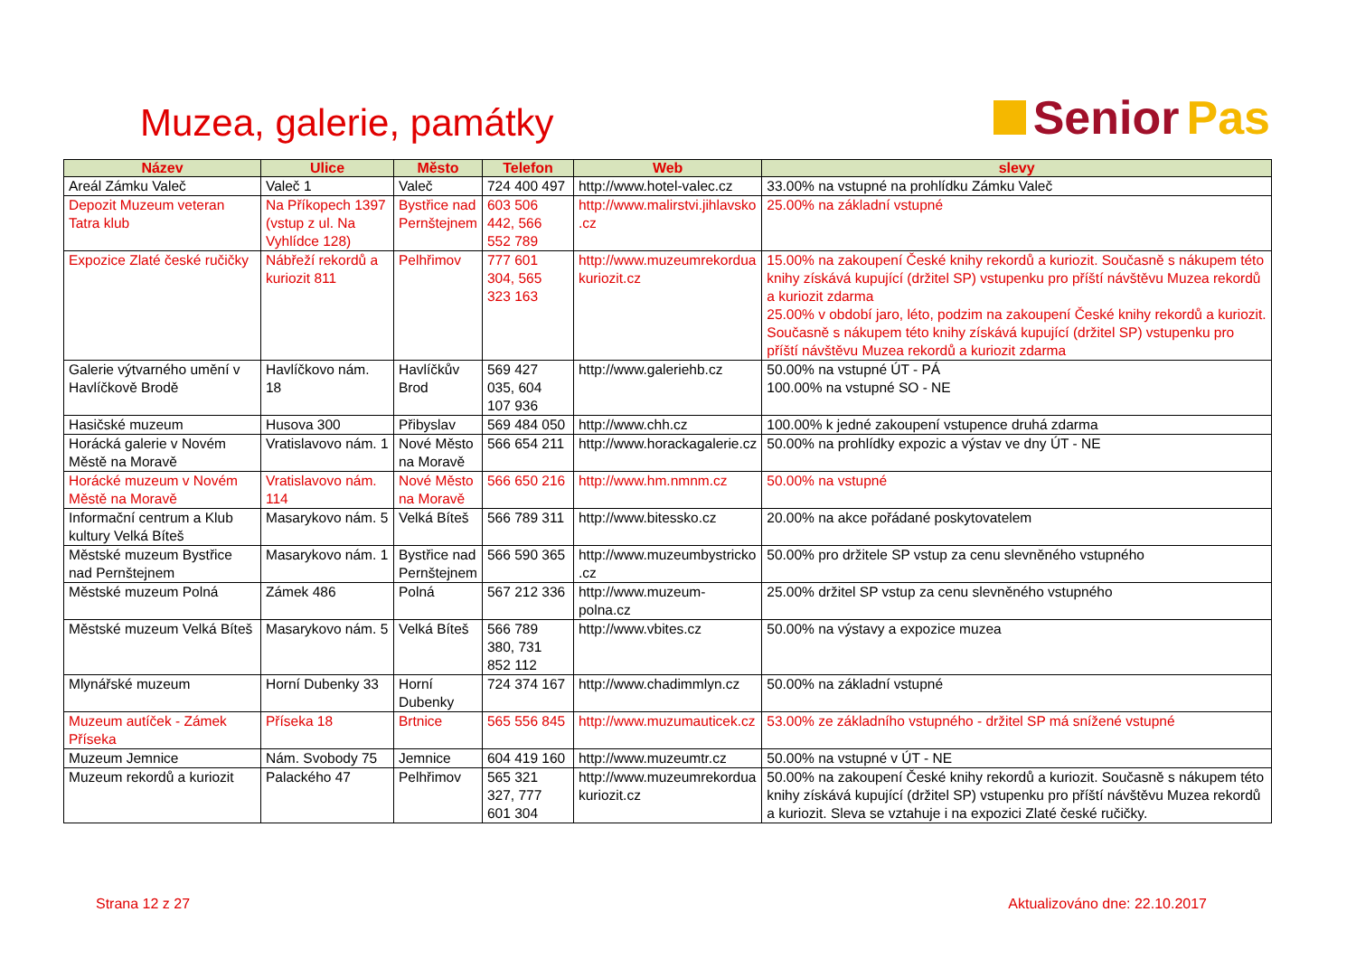Muzea, galerie, památky
Senior Pas
| Název | Ulice | Město | Telefon | Web | slevy |
| --- | --- | --- | --- | --- | --- |
| Areál Zámku Valeč | Valeč 1 | Valeč | 724 400 497 | http://www.hotel-valec.cz | 33.00% na vstupné na prohlídku Zámku Valeč |
| Depozit Muzeum veteran Tatra klub | Na Příkopech 1397 (vstup z ul. Na Vyhlídce 128) | Bystřice nad Pernštejnem | 603 506 442, 566 552 789 | http://www.malirstvi.jihlavsko .cz | 25.00% na základní vstupné |
| Expozice Zlaté české ručičky | Nábřeží rekordů a kuriozit 811 | Pelhřimov | 777 601 304, 565 323 163 | http://www.muzeumrekordua kuriozit.cz | 15.00% na zakoupení České knihy rekordů a kuriozit. Současně s nákupem této knihy získává kupující (držitel SP) vstupenku pro příští návštěvu Muzea rekordů a kuriozit zdarma 25.00% v období jaro, léto, podzim na zakoupení České knihy rekordů a kuriozit. Současně s nákupem této knihy získává kupující (držitel SP) vstupenku pro příští návštěvu Muzea rekordů a kuriozit zdarma |
| Galerie výtvarného umění v Havlíčkově Brodě | Havlíčkovo nám. 18 | Havlíčkův Brod | 569 427 035, 604 107 936 | http://www.galeriehb.cz | 50.00% na vstupné ÚT - PÁ 100.00% na vstupné SO - NE |
| Hasičské muzeum | Husova 300 | Přibyslav | 569 484 050 | http://www.chh.cz | 100.00% k jedné zakoupení vstupence druhá zdarma |
| Horácká galerie v Novém Městě na Moravě | Vratislavovo nám. 1 | Nové Město na Moravě | 566 654 211 | http://www.horackagalerie.cz | 50.00% na prohlídky expozic a výstav ve dny ÚT - NE |
| Horácké muzeum v Novém Městě na Moravě | Vratislavovo nám. 114 | Nové Město na Moravě | 566 650 216 | http://www.hm.nmnm.cz | 50.00% na vstupné |
| Informační centrum a Klub kultury Velká Bíteš | Masarykovo nám. 5 | Velká Bíteš | 566 789 311 | http://www.bitessko.cz | 20.00% na akce pořádané poskytovatelem |
| Městské muzeum Bystřice nad Pernštejnem | Masarykovo nám. 1 | Bystřice nad Pernštejnem | 566 590 365 | http://www.muzeumbystricko .cz | 50.00% pro držitele SP vstup za cenu slevněného vstupného |
| Městské muzeum Polná | Zámek 486 | Polná | 567 212 336 | http://www.muzeum-polna.cz | 25.00% držitel SP vstup za cenu slevněného vstupného |
| Městské muzeum Velká Bíteš | Masarykovo nám. 5 | Velká Bíteš | 566 789 380, 731 852 112 | http://www.vbites.cz | 50.00% na výstavy a expozice muzea |
| Mlynářské muzeum | Horní Dubenky 33 | Horní Dubenky | 724 374 167 | http://www.chadimmlyn.cz | 50.00% na základní vstupné |
| Muzeum autíček - Zámek Příseka | Příseka 18 | Brtnice | 565 556 845 | http://www.muzumauticek.cz | 53.00% ze základního vstupného - držitel SP má snížené vstupné |
| Muzeum Jemnice | Nám. Svobody 75 | Jemnice | 604 419 160 | http://www.muzeumtr.cz | 50.00% na vstupné v ÚT - NE |
| Muzeum rekordů a kuriozit | Palackého 47 | Pelhřimov | 565 321 327, 777 601 304 | http://www.muzeumrekordua kuriozit.cz | 50.00% na zakoupení České knihy rekordů a kuriozit. Současně s nákupem této knihy získává kupující (držitel SP) vstupenku pro příští návštěvu Muzea rekordů a kuriozit. Sleva se vztahuje i na expozici Zlaté české ručičky. |
Strana 12 z 27 Aktualizováno dne: 22.10.2017